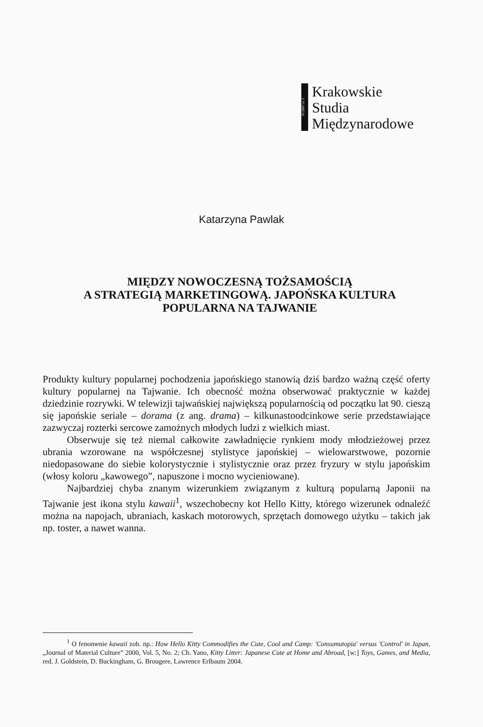IV/2007 nr 3
Krakowskie
Studia
Międzynarodowe
Katarzyna Pawlak
MIĘDZY NOWOCZESNĄ TOŻSAMOŚCIĄ
A STRATEGIĄ MARKETINGOWĄ. JAPOŃSKA KULTURA
POPULARNA NA TAJWANIE
Produkty kultury popularnej pochodzenia japońskiego stanowią dziś bardzo ważną część oferty kultury popularnej na Tajwanie. Ich obecność można obserwować praktycznie w każdej dziedzinie rozrywki. W telewizji tajwańskiej największą popularnością od początku lat 90. cieszą się japońskie seriale – dorama (z ang. drama) – kilkunastoodcinkowe serie przedstawiające zazwyczaj rozterki sercowe zamożnych młodych ludzi z wielkich miast.
Obserwuje się też niemal całkowite zawładnięcie rynkiem mody młodzieżowej przez ubrania wzorowane na współczesnej stylistyce japońskiej – wielowarstwowe, pozornie niedopasowane do siebie kolorystycznie i stylistycznie oraz przez fryzury w stylu japońskim (włosy koloru „kawowego”, napuszone i mocno wycieniowane).
Najbardziej chyba znanym wizerunkiem związanym z kulturą popularną Japonii na Tajwanie jest ikona stylu kawaii<sup>1</sup>, wszechobecny kot Hello Kitty, którego wizerunek odnaleźć można na napojach, ubraniach, kaskach motorowych, sprzętach domowego użytku – takich jak np. toster, a nawet wanna.
<sup>1</sup> O fenomenie kawaii zob. np.: How Hello Kitty Commodifies the Cute, Cool and Camp: 'Consumutopia' versus 'Control' in Japan, „Journal of Material Culture” 2000, Vol. 5, No. 2; Ch. Yano, Kitty Litter: Japanese Cute at Home and Abroad, [w:] Toys, Games, and Media, red. J. Goldstein, D. Buckingham, G. Brougere, Lawrence Erlbaum 2004.